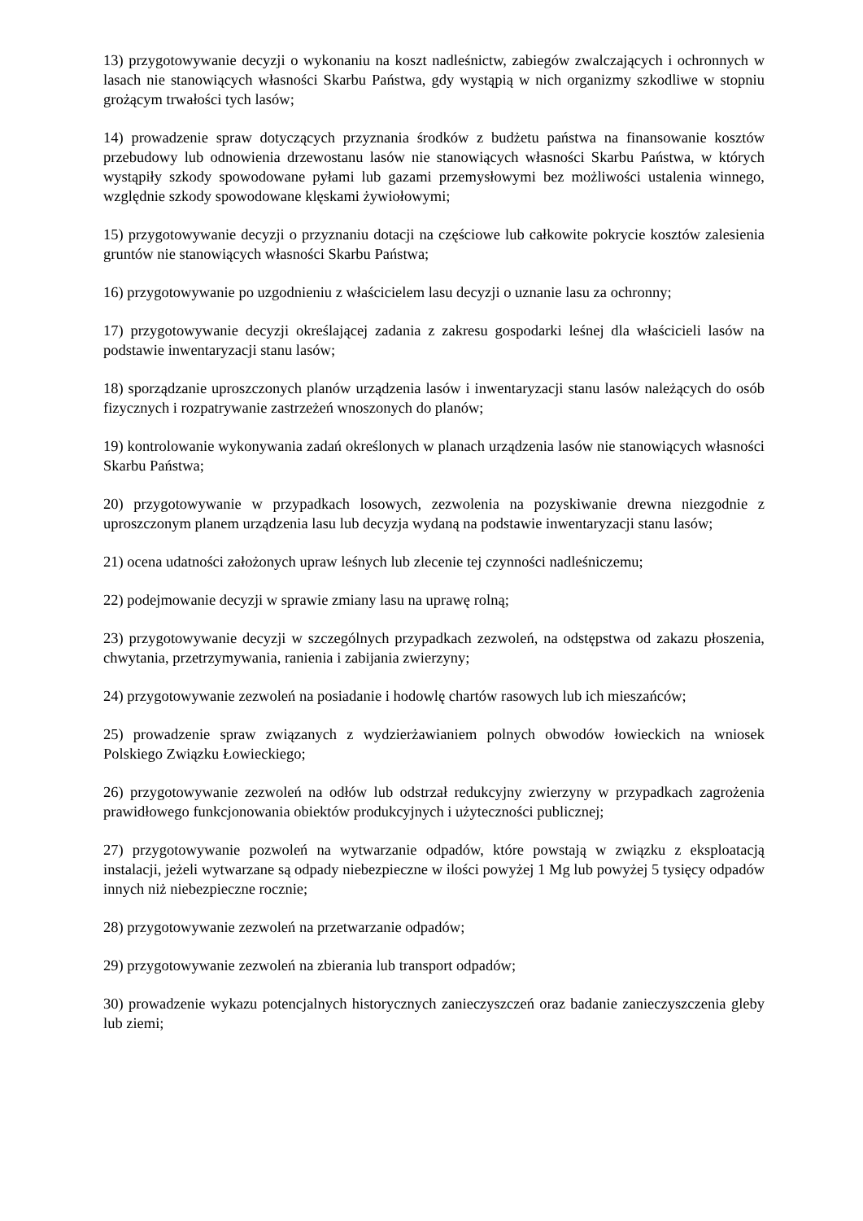13) przygotowywanie decyzji o wykonaniu na koszt nadleśnictw, zabiegów zwalczających i ochronnych w lasach nie stanowiących własności Skarbu Państwa, gdy wystąpią w nich organizmy szkodliwe w stopniu grożącym trwałości tych lasów;
14) prowadzenie spraw dotyczących przyznania środków z budżetu państwa na finansowanie kosztów przebudowy lub odnowienia drzewostanu lasów nie stanowiących własności Skarbu Państwa, w których wystąpiły szkody spowodowane pyłami lub gazami przemysłowymi bez możliwości ustalenia winnego, względnie szkody spowodowane klęskami żywiołowymi;
15) przygotowywanie decyzji o przyznaniu dotacji na częściowe lub całkowite pokrycie kosztów zalesienia gruntów nie stanowiących własności Skarbu Państwa;
16) przygotowywanie po uzgodnieniu z właścicielem lasu decyzji o uznanie lasu za ochronny;
17) przygotowywanie decyzji określającej zadania z zakresu gospodarki leśnej dla właścicieli lasów na podstawie inwentaryzacji stanu lasów;
18) sporządzanie uproszczonych planów urządzenia lasów i inwentaryzacji stanu lasów należących do osób fizycznych i rozpatrywanie zastrzeżeń wnoszonych do planów;
19) kontrolowanie wykonywania zadań określonych w planach urządzenia lasów nie stanowiących własności Skarbu Państwa;
20) przygotowywanie w przypadkach losowych, zezwolenia na pozyskiwanie drewna niezgodnie z uproszczonym planem urządzenia lasu lub decyzja wydaną na podstawie inwentaryzacji stanu lasów;
21) ocena udatności założonych upraw leśnych lub zlecenie tej czynności nadleśniczemu;
22) podejmowanie decyzji w sprawie zmiany lasu na uprawę rolną;
23) przygotowywanie decyzji w szczególnych przypadkach zezwoleń, na odstępstwa od zakazu płoszenia, chwytania, przetrzymywania, ranienia i zabijania zwierzyny;
24) przygotowywanie zezwoleń na posiadanie i hodowlę chartów rasowych lub ich mieszańców;
25) prowadzenie spraw związanych z wydzierżawianiem polnych obwodów łowieckich na wniosek Polskiego Związku Łowieckiego;
26) przygotowywanie zezwoleń na odłów lub odstrzał redukcyjny zwierzyny w przypadkach zagrożenia prawidłowego funkcjonowania obiektów produkcyjnych i użyteczności publicznej;
27) przygotowywanie pozwoleń na wytwarzanie odpadów, które powstają w związku z eksploatacją instalacji, jeżeli wytwarzane są odpady niebezpieczne w ilości powyżej 1 Mg lub powyżej 5 tysięcy odpadów innych niż niebezpieczne rocznie;
28) przygotowywanie zezwoleń na przetwarzanie odpadów;
29) przygotowywanie zezwoleń na zbierania lub transport odpadów;
30) prowadzenie wykazu potencjalnych historycznych zanieczyszczeń oraz badanie zanieczyszczenia gleby lub ziemi;